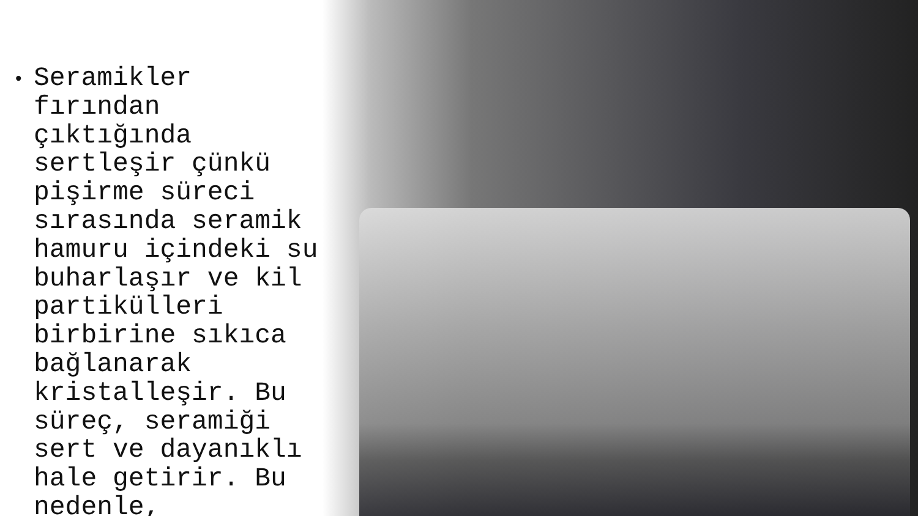• Seramikler fırından çıktığında sertleşir çünkü pişirme süreci sırasında seramik hamuru içindeki su buharlaşır ve kil partikülleri birbirine sıkıca bağlanarak kristalleşir. Bu süreç, seramiği sert ve dayanıklı hale getirir. Bu nedenle,